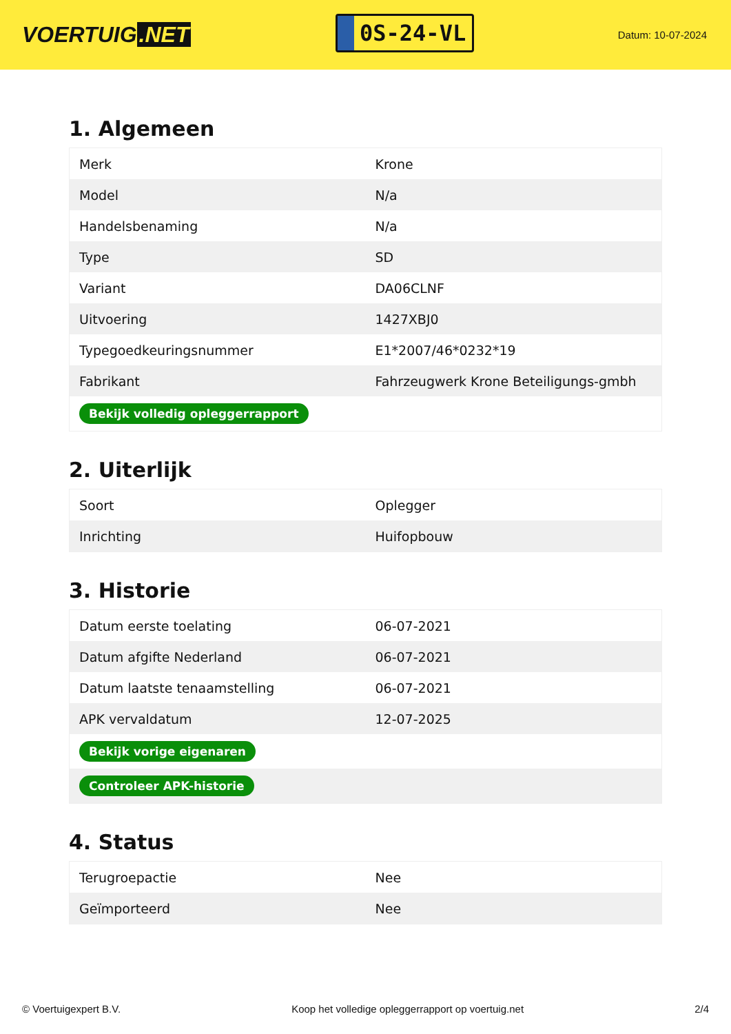VOERTUIG.NET
0S-24-VL
Datum: 10-07-2024
1. Algemeen
| Merk | Krone |
| Model | N/a |
| Handelsbenaming | N/a |
| Type | SD |
| Variant | DA06CLNF |
| Uitvoering | 1427XBJ0 |
| Typegoedkeuringsnummer | E1*2007/46*0232*19 |
| Fabrikant | Fahrzeugwerk Krone Beteiligungs-gmbh |
| Bekijk volledig opleggerrapport | |
2. Uiterlijk
| Soort | Oplegger |
| Inrichting | Huifopbouw |
3. Historie
| Datum eerste toelating | 06-07-2021 |
| Datum afgifte Nederland | 06-07-2021 |
| Datum laatste tenaamstelling | 06-07-2021 |
| APK vervaldatum | 12-07-2025 |
| Bekijk vorige eigenaren | |
| Controleer APK-historie | |
4. Status
| Terugroepactie | Nee |
| Geïmporteerd | Nee |
© Voertuigexpert B.V. Koop het volledige opleggerrapport op voertuig.net 2/4